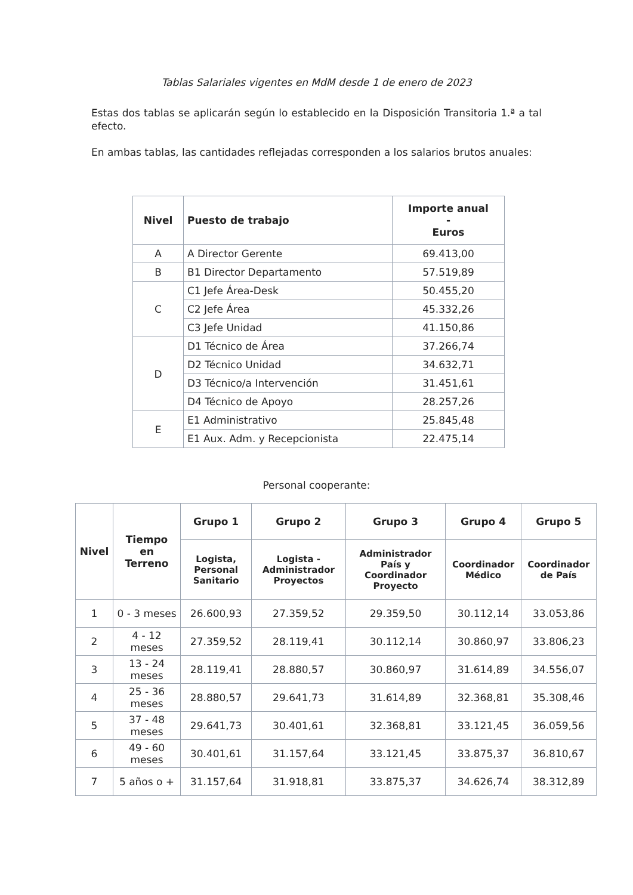Tablas Salariales vigentes en MdM desde 1 de enero de 2023
Estas dos tablas se aplicarán según lo establecido en la Disposición Transitoria 1.ª a tal efecto.
En ambas tablas, las cantidades reflejadas corresponden a los salarios brutos anuales:
| Nivel | Puesto de trabajo | Importe anual - Euros |
| --- | --- | --- |
| A | A Director Gerente | 69.413,00 |
| B | B1 Director Departamento | 57.519,89 |
| C | C1 Jefe Área-Desk | 50.455,20 |
| | C2 Jefe Área | 45.332,26 |
| | C3 Jefe Unidad | 41.150,86 |
| D | D1 Técnico de Área | 37.266,74 |
| | D2 Técnico Unidad | 34.632,71 |
| | D3 Técnico/a Intervención | 31.451,61 |
| | D4 Técnico de Apoyo | 28.257,26 |
| E | E1 Administrativo | 25.845,48 |
| | E1 Aux. Adm. y Recepcionista | 22.475,14 |
Personal cooperante:
| Nivel | Tiempo en Terreno | Grupo 1 | Grupo 2 | Grupo 3 | Grupo 4 | Grupo 5 |
| --- | --- | --- | --- | --- | --- | --- |
| | | Logista, Personal Sanitario | Logista - Administrador Proyectos | Administrador País y Coordinador Proyecto | Coordinador Médico | Coordinador de País |
| 1 | 0 - 3 meses | 26.600,93 | 27.359,52 | 29.359,50 | 30.112,14 | 33.053,86 |
| 2 | 4 - 12 meses | 27.359,52 | 28.119,41 | 30.112,14 | 30.860,97 | 33.806,23 |
| 3 | 13 - 24 meses | 28.119,41 | 28.880,57 | 30.860,97 | 31.614,89 | 34.556,07 |
| 4 | 25 - 36 meses | 28.880,57 | 29.641,73 | 31.614,89 | 32.368,81 | 35.308,46 |
| 5 | 37 - 48 meses | 29.641,73 | 30.401,61 | 32.368,81 | 33.121,45 | 36.059,56 |
| 6 | 49 - 60 meses | 30.401,61 | 31.157,64 | 33.121,45 | 33.875,37 | 36.810,67 |
| 7 | 5 años o + | 31.157,64 | 31.918,81 | 33.875,37 | 34.626,74 | 38.312,89 |